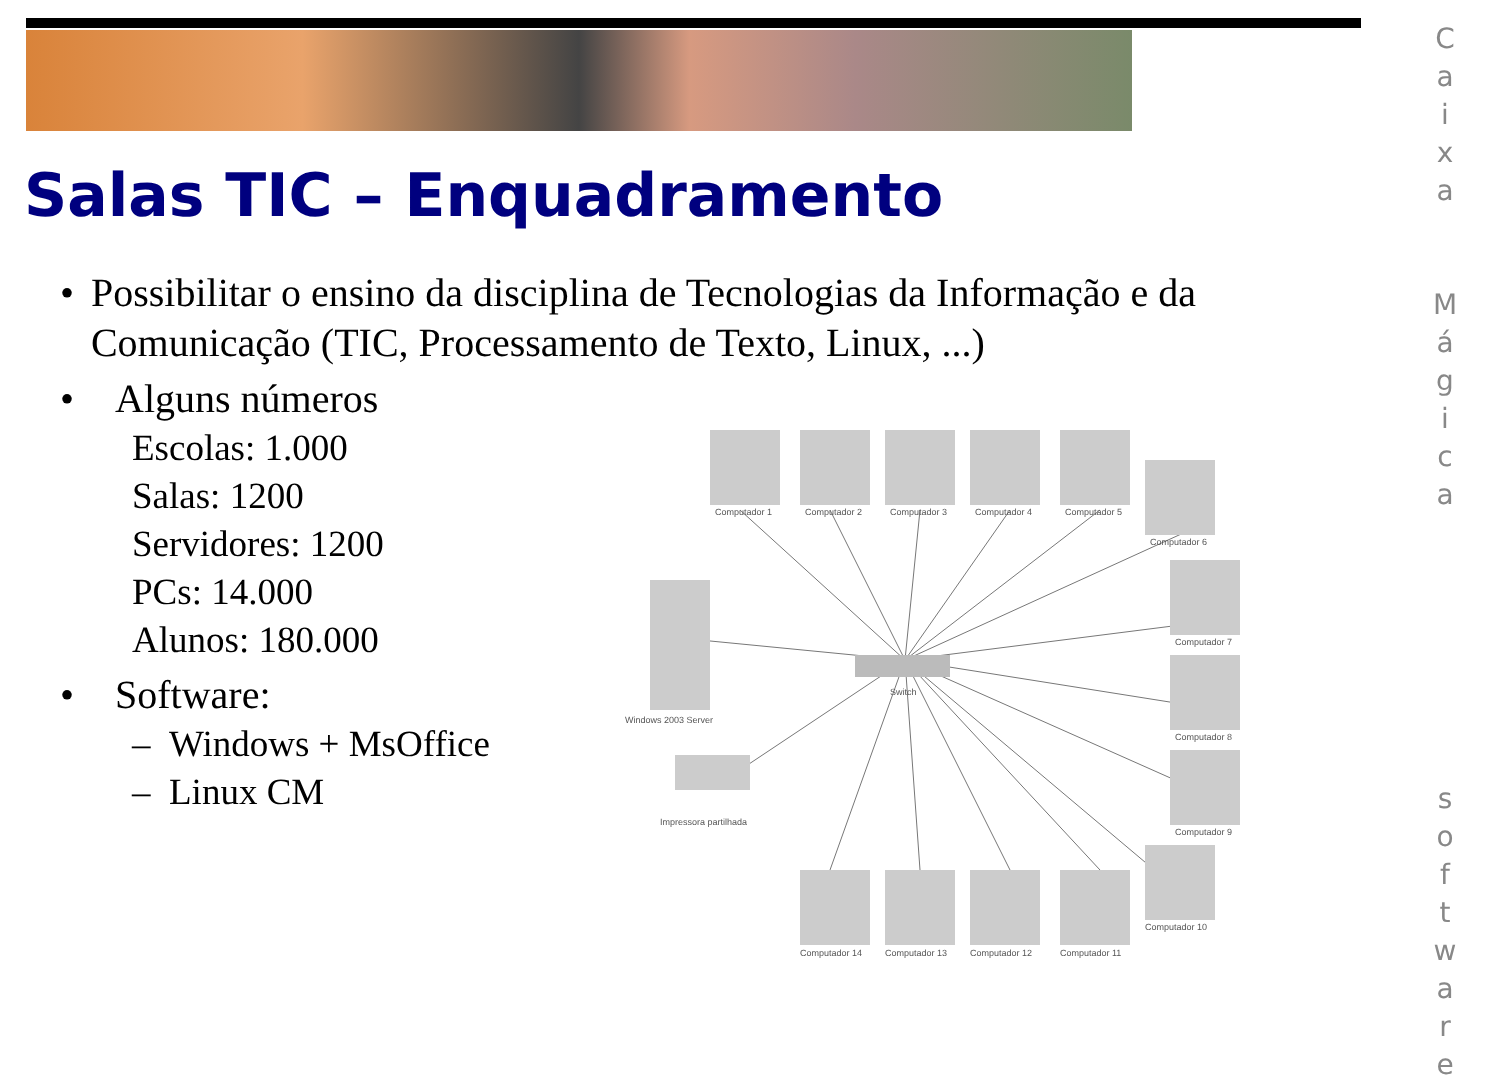Salas TIC – Enquadramento
• Possibilitar o ensino da disciplina de Tecnologias da Informação e da Comunicação (TIC, Processamento de Texto, Linux, ...)
• Alguns números
Escolas: 1.000
Salas: 1200
Servidores: 1200
PCs: 14.000
Alunos: 180.000
• Software:
– Windows + MsOffice
– Linux CM
Switch
Windows 2003 Server
Impressora partilhada
Computador 1
Computador 2
Computador 3
Computador 4
Computador 5
Computador 6
Computador 7
Computador 8
Computador 9
Computador 10
Computador 11
Computador 12
Computador 13
Computador 14
C
a
i
x
a
M
á
g
i
c
a
s
o
f
t
w
a
r
e